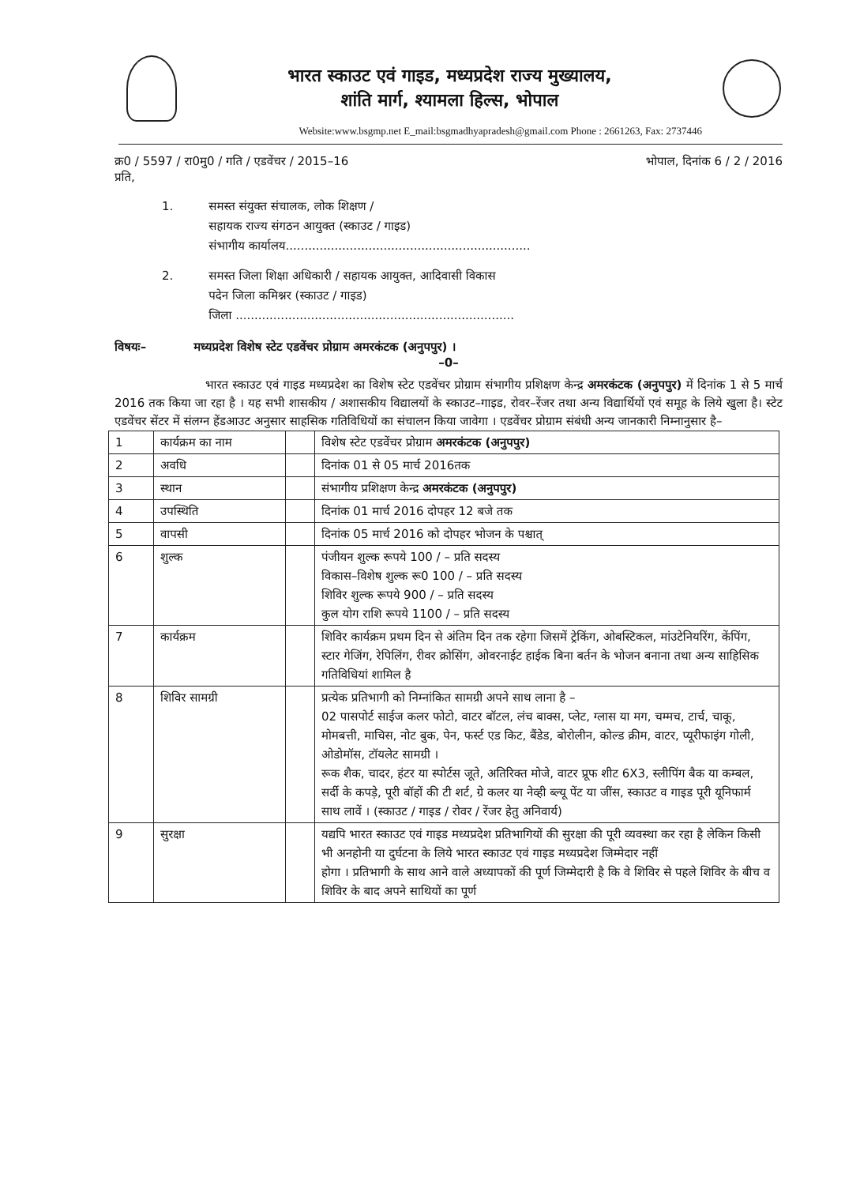भारत स्काउट एवं गाइड, मध्यप्रदेश राज्य मुख्यालय,
शांति मार्ग, श्यामला हिल्स, भोपाल
Website:www.bsgmp.net E_mail:bsgmadhyapradesh@gmail.com Phone : 2661263, Fax: 2737446
क्र0 / 5597 / रा0मु0 / गति / एडवेंचर / 2015–16 भोपाल, दिनांक 6 / 2 / 2016
प्रति,
1. समस्त संयुक्त संचालक, लोक शिक्षण /
सहायक राज्य संगठन आयुक्त (स्काउट / गाइड)
संभागीय कार्यालय.................................................................
2. समस्त जिला शिक्षा अधिकारी / सहायक आयुक्त, आदिवासी विकास
पदेन जिला कमिश्नर (स्काउट / गाइड)
जिला ..........................................................................
विषयः– मध्यप्रदेश विशेष स्टेट एडवेंचर प्रोग्राम अमरकंटक (अनुपपुर) ।
–0–
भारत स्काउट एवं गाइड मध्यप्रदेश का विशेष स्टेट एडवेंचर प्रोग्राम संभागीय प्रशिक्षण केन्द्र अमरकंटक (अनुपपुर) में दिनांक 1 से 5 मार्च 2016 तक किया जा रहा है । यह सभी शासकीय / अशासकीय विद्यालयों के स्काउट–गाइड, रोवर–रेंजर तथा अन्य विद्यार्थियों एवं समूह के लिये खुला है। स्टेट एडवेंचर सेंटर में संलग्न हेंडआउट अनुसार साहसिक गतिविधियों का संचालन किया जावेगा । एडवेंचर प्रोग्राम संबंधी अन्य जानकारी निम्नानुसार है–
| 1 | कार्यक्रम का नाम | | विशेष स्टेट एडवेंचर प्रोग्राम अमरकंटक (अनुपपुर) |
| 2 | अवधि | | दिनांक 01 से 05 मार्च 2016तक |
| 3 | स्थान | | संभागीय प्रशिक्षण केन्द्र अमरकंटक (अनुपपुर) |
| 4 | उपस्थिति | | दिनांक 01 मार्च 2016 दोपहर 12 बजे तक |
| 5 | वापसी | | दिनांक 05 मार्च 2016 को दोपहर भोजन के पश्चात् |
| 6 | शुल्क | | पंजीयन शुल्क रूपये 100 / – प्रति सदस्य विकास–विशेष शुल्क रू0 100 / – प्रति सदस्य शिविर शुल्क रूपये 900 / – प्रति सदस्य कुल योग राशि रूपये 1100 / – प्रति सदस्य |
| 7 | कार्यक्रम | | शिविर कार्यक्रम प्रथम दिन से अंतिम दिन तक रहेगा जिसमें ट्रेकिंग, ओबस्टिकल, मांउटेनियरिंग, केंपिंग, स्टार गेजिंग, रेपिलिंग, रीवर क्रोसिंग, ओवरनाईट हाईक बिना बर्तन के भोजन बनाना तथा अन्य साहिसिक गतिविधियां शामिल है |
| 8 | शिविर सामग्री | | प्रत्येक प्रतिभागी को निम्नांकित सामग्री अपने साथ लाना है – 02 पासपोर्ट साईज कलर फोटो, वाटर बॉटल, लंच बाक्स, प्लेट, ग्लास या मग, चम्मच, टार्च, चाकू, मोमबत्ती, माचिस, नोट बुक, पेन, फर्स्ट एड किट, बैंडेड, बोरोलीन, कोल्ड क्रीम, वाटर, प्यूरीफाइंग गोली, ओडोमॉस, टॉयलेट सामग्री । रूक शैक, चादर, हंटर या स्पोर्टस जूते, अतिरिक्त मोजे, वाटर प्रूफ शीट 6X3, स्लीपिंग बैक या कम्बल, सर्दी के कपड़े, पूरी बॉहों की टी शर्ट, ग्रे कलर या नेव्ही ब्ल्यू पेंट या जींस, स्काउट व गाइड पूरी यूनिफार्म साथ लावें । (स्काउट / गाइड / रोवर / रेंजर हेतु अनिवार्य) |
| 9 | सुरक्षा | | यद्यपि भारत स्काउट एवं गाइड मध्यप्रदेश प्रतिभागियों की सुरक्षा की पूरी व्यवस्था कर रहा है लेकिन किसी भी अनहोनी या दुर्घटना के लिये भारत स्काउट एवं गाइड मध्यप्रदेश जिम्मेदार नहीं होगा । प्रतिभागी के साथ आने वाले अध्यापकों की पूर्ण जिम्मेदारी है कि वे शिविर से पहले शिविर के बीच व शिविर के बाद अपने साथियों का पूर्ण |